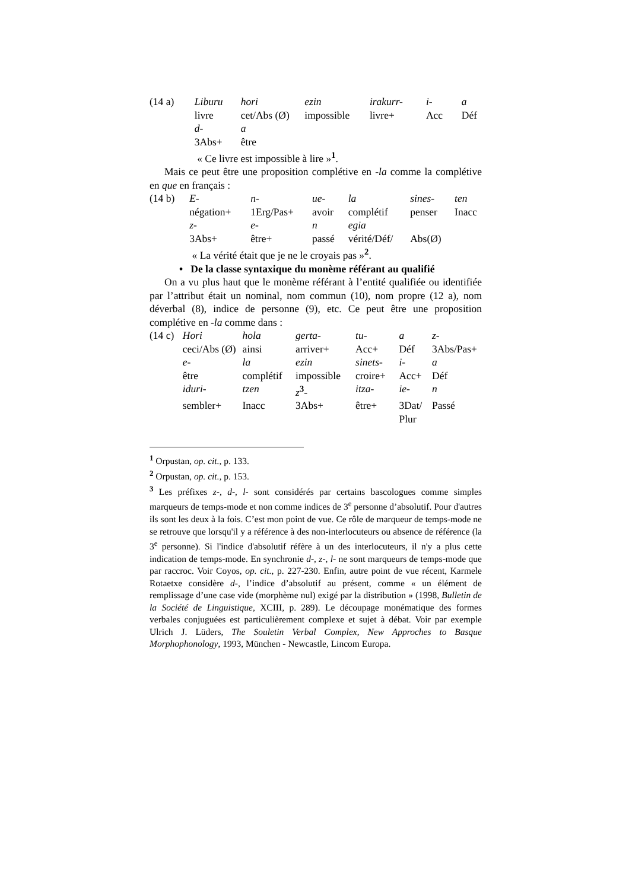| (14 a) | Liburu | hori | ezin | irakurr- | i- | a |
| | livre | cet/Abs (Ø) | impossible | livre+ | Acc | Déf |
| | d- | a | | | | |
| | 3Abs+ | être | | | | |
| | « Ce livre est impossible à lire »<sup>1</sup>. | | | | | |
Mais ce peut être une proposition complétive en -la comme la complétive en que en français :
| (14 b) | E- | n- | ue- | la | sines- | ten |
| | négation+ | 1Erg/Pas+ | avoir | complétif | penser | Inacc |
| | z- | e- | n | egia | | |
| | 3Abs+ | être+ | passé | vérité/Déf/ | Abs(Ø) | |
| | « La vérité était que je ne le croyais pas »<sup>2</sup>. | | | | | |
• De la classe syntaxique du monème référant au qualifié
On a vu plus haut que le monème référant à l’entité qualifiée ou identifiée par l’attribut était un nominal, nom commun (10), nom propre (12 a), nom déverbal (8), indice de personne (9), etc. Ce peut être une proposition complétive en -la comme dans :
| (14 c) | Hori | hola | gerta- | tu- | a | z- |
| | ceci/Abs (Ø) | ainsi | arriver+ | Acc+ | Déf | 3Abs/Pas+ |
| | e- | la | ezin | sinets- | i- | a |
| | être | complétif | impossible | croire+ | Acc+ | Déf |
| | iduri- | tzen | z<sup>3</sup>- | itza- | ie- | n |
| | sembler+ | Inacc | 3Abs+ | être+ | 3Dat/ Plur | Passé |
<sup>1</sup> Orpustan, op. cit., p. 133.
<sup>2</sup> Orpustan, op. cit., p. 153.
<sup>3</sup> Les préfixes z-, d-, l- sont considérés par certains bascologues comme simples marqueurs de temps-mode et non comme indices de 3<sup>e</sup> personne d’absolutif. Pour d'autres ils sont les deux à la fois. C’est mon point de vue. Ce rôle de marqueur de temps-mode ne se retrouve que lorsqu'il y a référence à des non-interlocuteurs ou absence de référence (la 3<sup>e</sup> personne). Si l'indice d'absolutif réfère à un des interlocuteurs, il n'y a plus cette indication de temps-mode. En synchronie d-, z-, l- ne sont marqueurs de temps-mode que par raccroc. Voir Coyos, op. cit., p. 227-230. Enfin, autre point de vue récent, Karmele Rotaetxe considère d-, l’indice d’absolutif au présent, comme « un élément de remplissage d’une case vide (morphème nul) exigé par la distribution » (1998, Bulletin de la Société de Linguistique, XCIII, p. 289). Le découpage monématique des formes verbales conjuguées est particulièrement complexe et sujet à débat. Voir par exemple Ulrich J. Lüders, The Souletin Verbal Complex, New Approches to Basque Morphophonology, 1993, München - Newcastle, Lincom Europa.